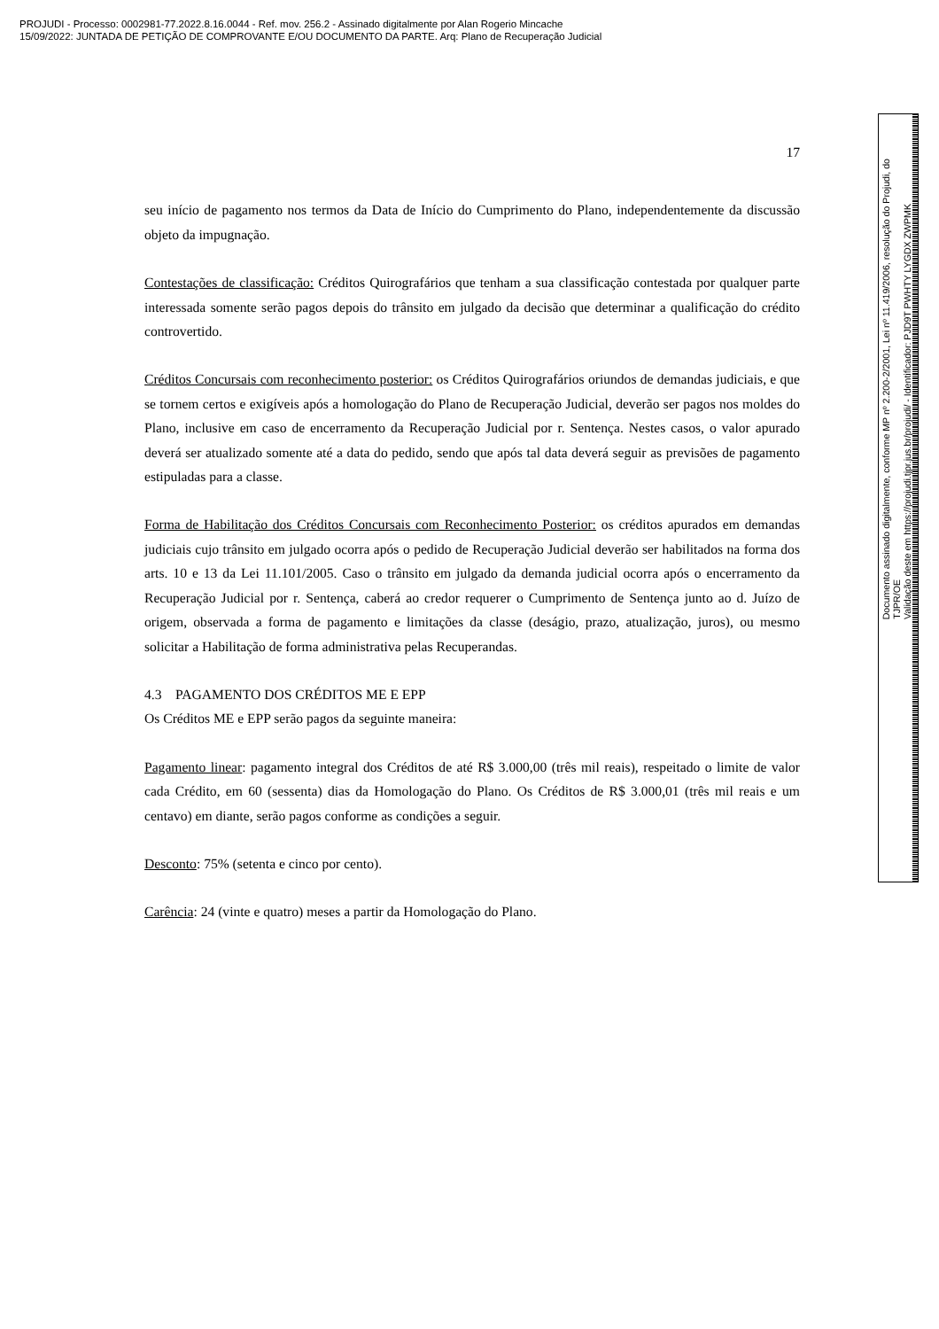PROJUDI - Processo: 0002981-77.2022.8.16.0044 - Ref. mov. 256.2 - Assinado digitalmente por Alan Rogerio Mincache
15/09/2022: JUNTADA DE PETIÇÃO DE COMPROVANTE E/OU DOCUMENTO DA PARTE. Arq: Plano de Recuperação Judicial
17
seu início de pagamento nos termos da Data de Início do Cumprimento do Plano, independentemente da discussão objeto da impugnação.
Contestações de classificação: Créditos Quirografários que tenham a sua classificação contestada por qualquer parte interessada somente serão pagos depois do trânsito em julgado da decisão que determinar a qualificação do crédito controvertido.
Créditos Concursais com reconhecimento posterior: os Créditos Quirografários oriundos de demandas judiciais, e que se tornem certos e exigíveis após a homologação do Plano de Recuperação Judicial, deverão ser pagos nos moldes do Plano, inclusive em caso de encerramento da Recuperação Judicial por r. Sentença. Nestes casos, o valor apurado deverá ser atualizado somente até a data do pedido, sendo que após tal data deverá seguir as previsões de pagamento estipuladas para a classe.
Forma de Habilitação dos Créditos Concursais com Reconhecimento Posterior: os créditos apurados em demandas judiciais cujo trânsito em julgado ocorra após o pedido de Recuperação Judicial deverão ser habilitados na forma dos arts. 10 e 13 da Lei 11.101/2005. Caso o trânsito em julgado da demanda judicial ocorra após o encerramento da Recuperação Judicial por r. Sentença, caberá ao credor requerer o Cumprimento de Sentença junto ao d. Juízo de origem, observada a forma de pagamento e limitações da classe (deságio, prazo, atualização, juros), ou mesmo solicitar a Habilitação de forma administrativa pelas Recuperandas.
4.3 PAGAMENTO DOS CRÉDITOS ME E EPP
Os Créditos ME e EPP serão pagos da seguinte maneira:
Pagamento linear: pagamento integral dos Créditos de até R$ 3.000,00 (três mil reais), respeitado o limite de valor cada Crédito, em 60 (sessenta) dias da Homologação do Plano. Os Créditos de R$ 3.000,01 (três mil reais e um centavo) em diante, serão pagos conforme as condições a seguir.
Desconto: 75% (setenta e cinco por cento).
Carência: 24 (vinte e quatro) meses a partir da Homologação do Plano.
Documento assinado digitalmente, conforme MP nº 2.200-2/2001, Lei nº 11.419/2006, resolução do Projudi, do TJPR/OE
Validação deste em https://projudi.tjpr.jus.br/projudi/ - Identificador: PJD9T PWHTY LYGDX ZWPMK